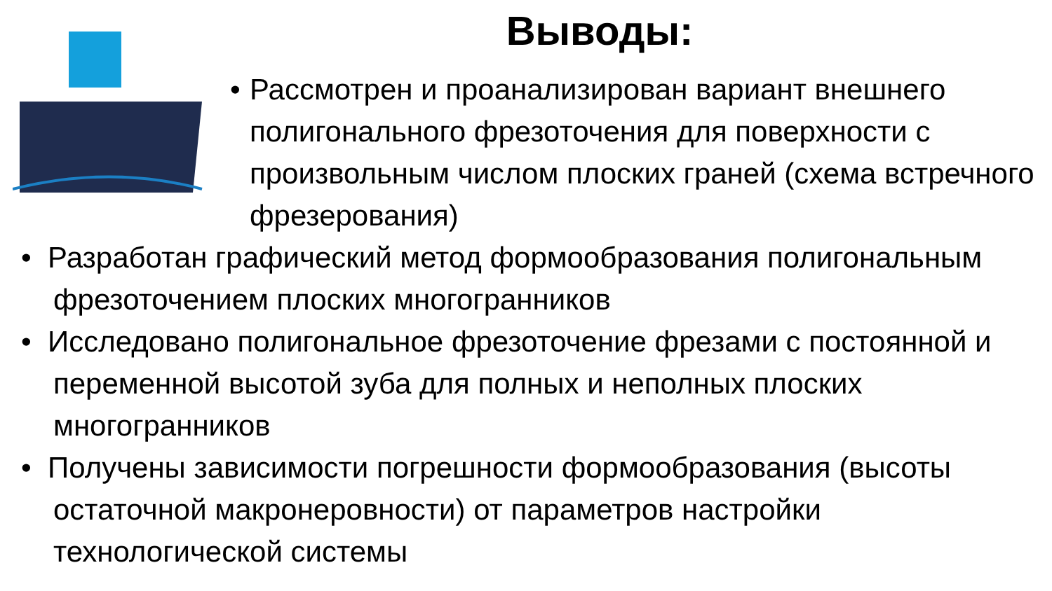Выводы:
• Рассмотрен и проанализирован вариант внешнего полигонального фрезоточения для поверхности с произвольным числом плоских граней (схема встречного фрезерования)
• Разработан графический метод формообразования полигональным фрезоточением плоских многогранников
• Исследовано полигональное фрезоточение фрезами с постоянной и переменной высотой зуба для полных и неполных плоских многогранников
• Получены зависимости погрешности формообразования (высоты остаточной макронеровности) от параметров настройки технологической системы